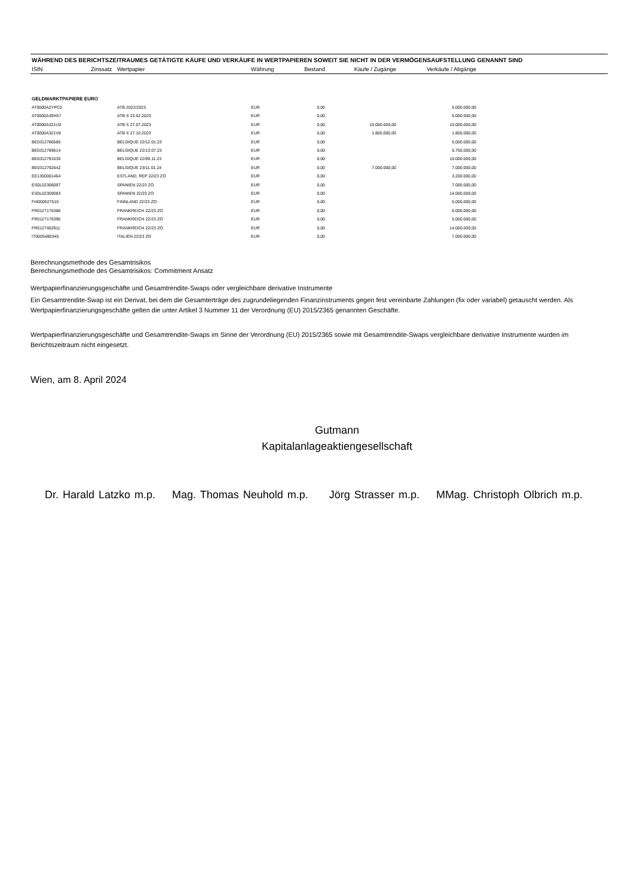WÄHREND DES BERICHTSZEITRAUMES GETÄTIGTE KÄUFE UND VERKÄUFE IN WERTPAPIEREN SOWEIT SIE NICHT IN DER VERMÖGENSAUFSTELLUNG GENANNT SIND
| ISIN | Zinssatz | Wertpapier | Währung | Bestand | Käufe / Zugänge | Verkäufe / Abgänge | |
| --- | --- | --- | --- | --- | --- | --- | --- |
| GELDMARKTPAPIERE EURO | | | | | | | |
| AT0000A2YPC0 | | ATB 2022/2023 | EUR | 0,00 | | 5.000.000,00 | |
| AT0000A30H57 | | ATB S 23.02.2023 | EUR | 0,00 | | 6.000.000,00 | |
| AT0000A321U0 | | ATB S 27.07.2023 | EUR | 0,00 | 10.000.000,00 | 10.000.000,00 | |
| AT0000A321V8 | | ATB S 27.10.2023 | EUR | 0,00 | 1.800.000,00 | 1.800.000,00 | |
| BE0312786586 | | BELGIQUE 22/12.01.23 | EUR | 0,00 | | 5.000.000,00 | |
| BE0312789614 | | BELGIQUE 22/13.07.23 | EUR | 0,00 | | 5.750.000,00 | |
| BE0312791636 | | BELGIQUE 22/09.11.23 | EUR | 0,00 | | 10.000.000,00 | |
| BE0312792642 | | BELGIQUE 23/11.01.24 | EUR | 0,00 | 7.000.000,00 | 7.000.000,00 | |
| EE1300001464 | | ESTLAND, REP 22/23 ZO | EUR | 0,00 | | 3.200.000,00 | |
| ES0L02306097 | | SPANIEN 22/23 ZO | EUR | 0,00 | | 7.000.000,00 | |
| ES0L02309083 | | SPANIEN 22/23 ZO | EUR | 0,00 | | 14.000.000,00 | |
| FI4000527510 | | FINNLAND 22/23 ZO | EUR | 0,00 | | 5.000.000,00 | |
| FR0127176388 | | FRANKREICH 22/23 ZO | EUR | 0,00 | | 6.000.000,00 | |
| FR0127176396 | | FRANKREICH 22/23 ZO | EUR | 0,00 | | 5.000.000,00 | |
| FR0127462911 | | FRANKREICH 22/23 ZO | EUR | 0,00 | | 14.000.000,00 | |
| IT0005480345 | | ITALIEN 22/23 ZO | EUR | 0,00 | | 7.000.000,00 | |
Berechnungsmethode des Gesamtrisikos
Berechnungsmethode des Gesamtrisikos: Commitment Ansatz
Wertpapierfinanzierungsgeschäfte und Gesamtrendite-Swaps oder vergleichbare derivative Instrumente
Ein Gesamtrendite-Swap ist ein Derivat, bei dem die Gesamterträge des zugrundeliegenden Finanzinstruments gegen fest vereinbarte Zahlungen (fix oder variabel) getauscht werden. Als Wertpapierfinanzierungsgeschäfte gelten die unter Artikel 3 Nummer 11 der Verordnung (EU) 2015/2365 genannten Geschäfte.
Wertpapierfinanzierungsgeschäfte und Gesamtrendite-Swaps im Sinne der Verordnung (EU) 2015/2365 sowie mit Gesamtrendite-Swaps vergleichbare derivative Instrumente wurden im Berichtszeitraum nicht eingesetzt.
Wien, am 8. April 2024
Gutmann
Kapitalanlageaktiengesellschaft
Dr. Harald Latzko m.p. Mag. Thomas Neuhold m.p. Jörg Strasser m.p. MMag. Christoph Olbrich m.p.